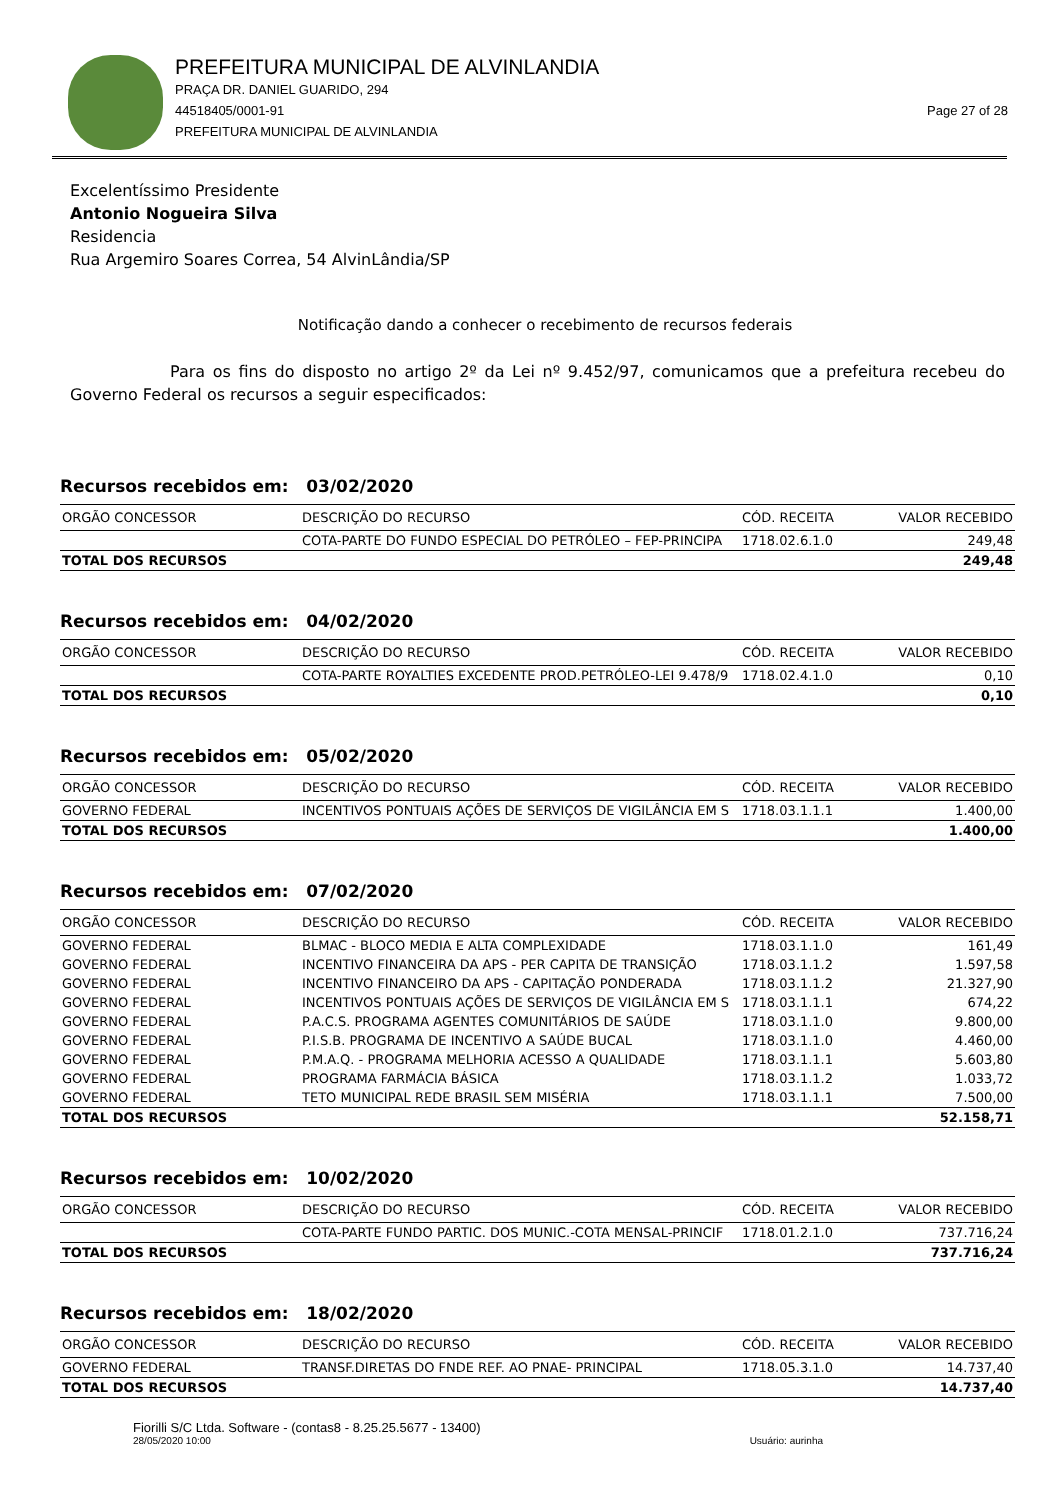PREFEITURA MUNICIPAL DE ALVINLANDIA
PRAÇA DR. DANIEL GUARIDO, 294
44518405/0001-91 Page 27 of 28
PREFEITURA MUNICIPAL DE ALVINLANDIA
Excelentíssimo Presidente
Antonio Nogueira Silva
Residencia
Rua Argemiro Soares Correa, 54 AlvinLândia/SP
Notificação dando a conhecer o recebimento de recursos federais
Para os fins do disposto no artigo 2º da Lei nº 9.452/97, comunicamos que a prefeitura recebeu do Governo Federal os recursos a seguir especificados:
Recursos recebidos em: 03/02/2020
| ORGÃO CONCESSOR | DESCRIÇÃO DO RECURSO | CÓD. RECEITA | VALOR RECEBIDO |
| --- | --- | --- | --- |
| | COTA-PARTE DO FUNDO ESPECIAL DO PETRÓLEO – FEP-PRINCIPA | 1718.02.6.1.0 | 249,48 |
| TOTAL DOS RECURSOS | | | 249,48 |
Recursos recebidos em: 04/02/2020
| ORGÃO CONCESSOR | DESCRIÇÃO DO RECURSO | CÓD. RECEITA | VALOR RECEBIDO |
| --- | --- | --- | --- |
| | COTA-PARTE ROYALTIES EXCEDENTE PROD.PETRÓLEO-LEI 9.478/9 | 1718.02.4.1.0 | 0,10 |
| TOTAL DOS RECURSOS | | | 0,10 |
Recursos recebidos em: 05/02/2020
| ORGÃO CONCESSOR | DESCRIÇÃO DO RECURSO | CÓD. RECEITA | VALOR RECEBIDO |
| --- | --- | --- | --- |
| GOVERNO FEDERAL | INCENTIVOS PONTUAIS AÇÕES DE SERVIÇOS DE VIGILÂNCIA EM S | 1718.03.1.1.1 | 1.400,00 |
| TOTAL DOS RECURSOS | | | 1.400,00 |
Recursos recebidos em: 07/02/2020
| ORGÃO CONCESSOR | DESCRIÇÃO DO RECURSO | CÓD. RECEITA | VALOR RECEBIDO |
| --- | --- | --- | --- |
| GOVERNO FEDERAL | BLMAC - BLOCO MEDIA E ALTA COMPLEXIDADE | 1718.03.1.1.0 | 161,49 |
| GOVERNO FEDERAL | INCENTIVO FINANCEIRA DA APS - PER CAPITA DE TRANSIÇÃO | 1718.03.1.1.2 | 1.597,58 |
| GOVERNO FEDERAL | INCENTIVO FINANCEIRO DA APS - CAPITAÇÃO PONDERADA | 1718.03.1.1.2 | 21.327,90 |
| GOVERNO FEDERAL | INCENTIVOS PONTUAIS AÇÕES DE SERVIÇOS DE VIGILÂNCIA EM S | 1718.03.1.1.1 | 674,22 |
| GOVERNO FEDERAL | P.A.C.S. PROGRAMA AGENTES COMUNITÁRIOS DE SAÚDE | 1718.03.1.1.0 | 9.800,00 |
| GOVERNO FEDERAL | P.I.S.B. PROGRAMA DE INCENTIVO A SAÚDE BUCAL | 1718.03.1.1.0 | 4.460,00 |
| GOVERNO FEDERAL | P.M.A.Q. - PROGRAMA MELHORIA ACESSO A QUALIDADE | 1718.03.1.1.1 | 5.603,80 |
| GOVERNO FEDERAL | PROGRAMA FARMÁCIA BÁSICA | 1718.03.1.1.2 | 1.033,72 |
| GOVERNO FEDERAL | TETO MUNICIPAL REDE BRASIL SEM MISÉRIA | 1718.03.1.1.1 | 7.500,00 |
| TOTAL DOS RECURSOS | | | 52.158,71 |
Recursos recebidos em: 10/02/2020
| ORGÃO CONCESSOR | DESCRIÇÃO DO RECURSO | CÓD. RECEITA | VALOR RECEBIDO |
| --- | --- | --- | --- |
| | COTA-PARTE FUNDO PARTIC. DOS MUNIC.-COTA MENSAL-PRINCIF | 1718.01.2.1.0 | 737.716,24 |
| TOTAL DOS RECURSOS | | | 737.716,24 |
Recursos recebidos em: 18/02/2020
| ORGÃO CONCESSOR | DESCRIÇÃO DO RECURSO | CÓD. RECEITA | VALOR RECEBIDO |
| --- | --- | --- | --- |
| GOVERNO FEDERAL | TRANSF.DIRETAS DO FNDE REF. AO PNAE- PRINCIPAL | 1718.05.3.1.0 | 14.737,40 |
| TOTAL DOS RECURSOS | | | 14.737,40 |
Fiorilli S/C Ltda. Software - (contas8 - 8.25.25.5677 - 13400)
28/05/2020 10:00 Usuário: aurinha